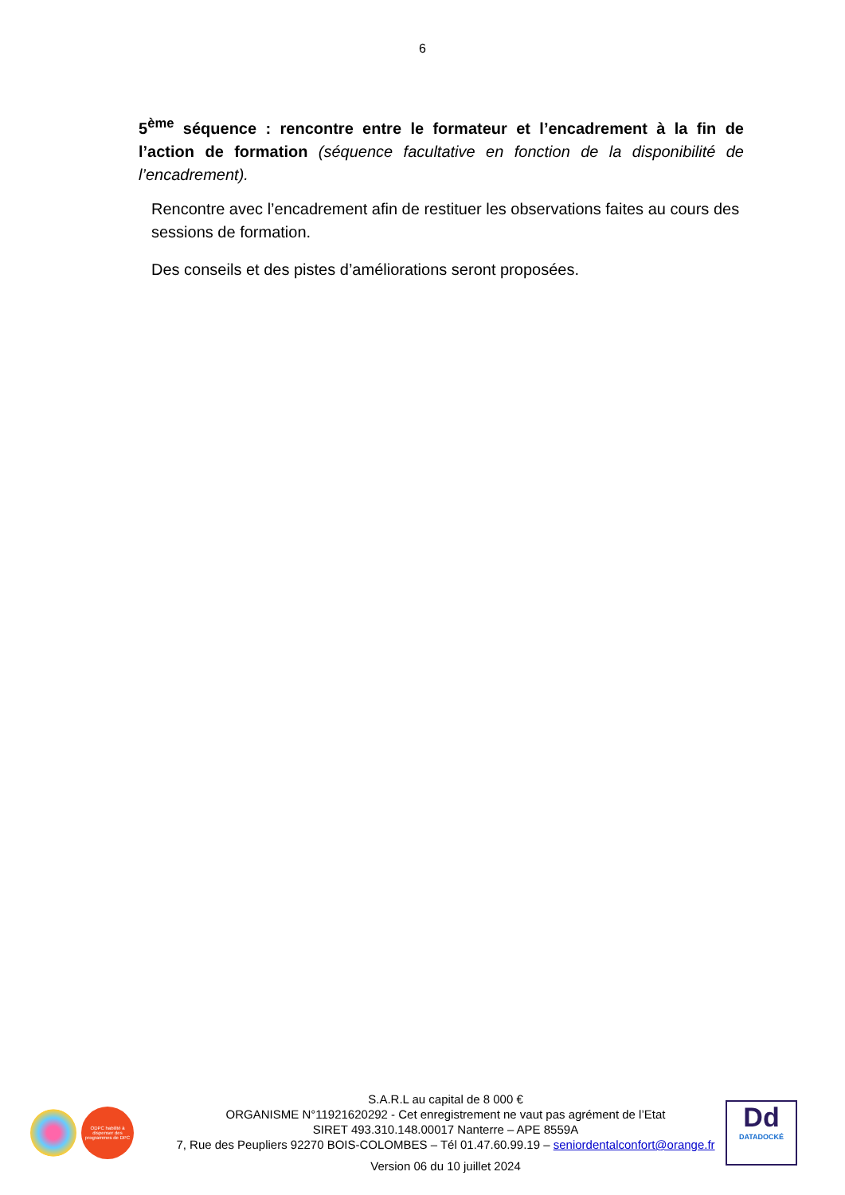6
5<sup>ème</sup> séquence : rencontre entre le formateur et l’encadrement à la fin de l’action de formation (séquence facultative en fonction de la disponibilité de l’encadrement).
Rencontre avec l’encadrement afin de restituer les observations faites au cours des sessions de formation.
Des conseils et des pistes d’améliorations seront proposées.
ODPC habilité à dispenser des programmes de DPC
S.A.R.L au capital de 8 000 €
ORGANISME N°11921620292 - Cet enregistrement ne vaut pas agrément de l’Etat
SIRET 493.310.148.00017 Nanterre – APE 8559A
7, Rue des Peupliers 92270 BOIS-COLOMBES – Tél 01.47.60.99.19 – seniordentalconfort@orange.fr
Version 06 du 10 juillet 2024
Dd
DATADOCKÉ